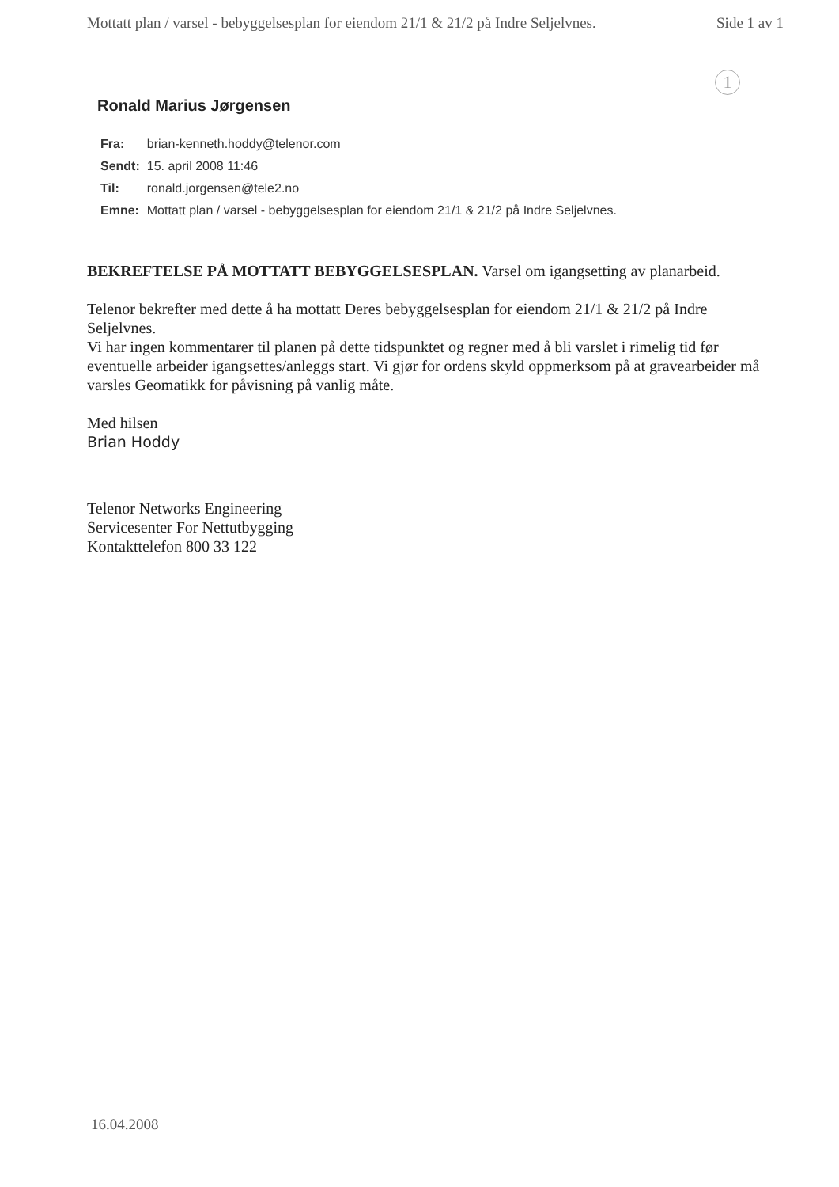Mottatt plan / varsel - bebyggelsesplan for eiendom 21/1 & 21/2 på Indre Seljelvnes. Side 1 av 1
1
Ronald Marius Jørgensen
| Fra: | brian-kenneth.hoddy@telenor.com |
| Sendt: | 15. april 2008 11:46 |
| Til: | ronald.jorgensen@tele2.no |
| Emne: | Mottatt plan / varsel - bebyggelsesplan for eiendom 21/1 & 21/2 på Indre Seljelvnes. |
BEKREFTELSE PÅ MOTTATT BEBYGGELSESPLAN. Varsel om igangsetting av planarbeid.
Telenor bekrefter med dette å ha mottatt Deres bebyggelsesplan for eiendom 21/1 & 21/2 på Indre Seljelvnes.
Vi har ingen kommentarer til planen på dette tidspunktet og regner med å bli varslet i rimelig tid før eventuelle arbeider igangsettes/anleggs start. Vi gjør for ordens skyld oppmerksom på at gravearbeider må varsles Geomatikk for påvisning på vanlig måte.
Med hilsen
Brian Hoddy
Telenor Networks Engineering
Servicesenter For Nettutbygging
Kontakttelefon 800 33 122
16.04.2008